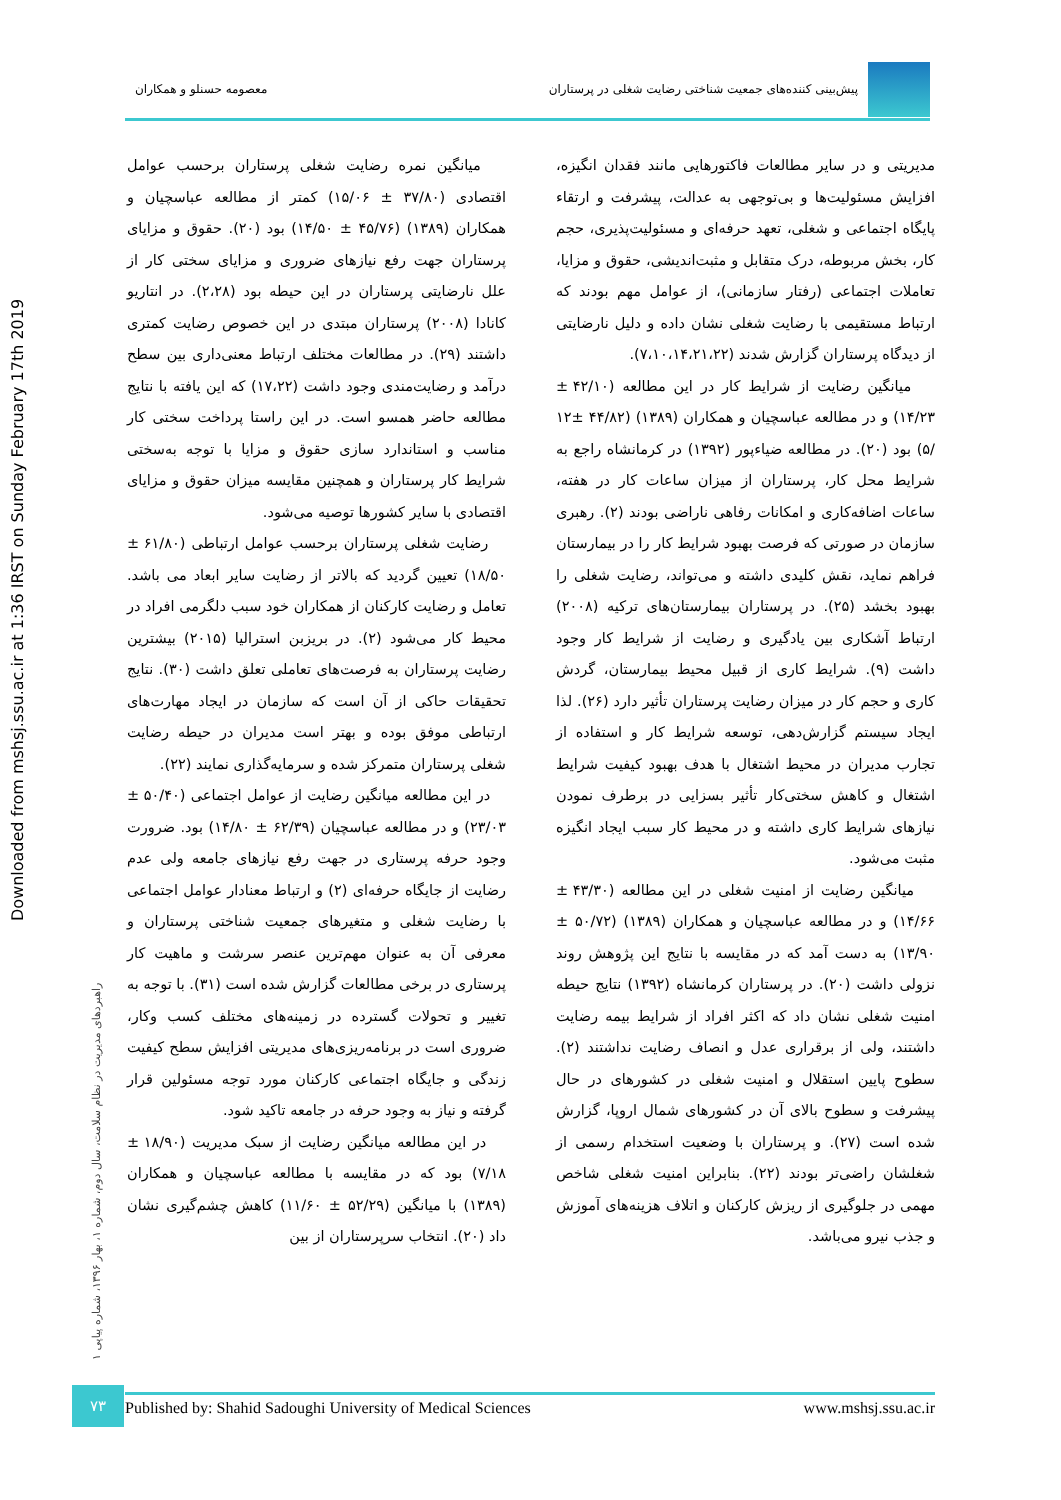پیش‌بینی کننده‌های جمعیت شناختی رضایت شغلی در پرستاران
معصومه حسنلو و همکاران
Downloaded from mshsj.ssu.ac.ir at 1:36 IRST on Sunday February 17th 2019
راهبردهای مدیریت در نظام سلامت، سال دوم، شماره ۱، بهار ۱۳۹۶، شماره پیاپی ۱
مدیریتی و در سایر مطالعات فاکتورهایی مانند فقدان انگیزه، افزایش مسئولیت‌ها و بی‌توجهی به عدالت، پیشرفت و ارتقاء پایگاه اجتماعی و شغلی، تعهد حرفه‌ای و مسئولیت‌پذیری، حجم کار، بخش مربوطه، درک متقابل و مثبت‌اندیشی، حقوق و مزایا، تعاملات اجتماعی (رفتار سازمانی)، از عوامل مهم بودند که ارتباط مستقیمی با رضایت شغلی نشان داده و دلیل نارضایتی از دیدگاه پرستاران گزارش شدند (۷،۱۰،۱۴،۲۱،۲۲).
میانگین رضایت از شرایط کار در این مطالعه (۴۲/۱۰ ± ۱۴/۲۳) و در مطالعه عباسچیان و همکاران (۱۳۸۹) (۴۴/۸۲ ±۱۲ /۵) بود (۲۰). در مطالعه ضیاءپور (۱۳۹۲) در کرمانشاه راجع به شرایط محل کار، پرستاران از میزان ساعات کار در هفته، ساعات اضافه‌کاری و امکانات رفاهی ناراضی بودند (۲). رهبری سازمان در صورتی که فرصت بهبود شرایط کار را در بیمارستان فراهم نماید، نقش کلیدی داشته و می‌تواند، رضایت شغلی را بهبود بخشد (۲۵). در پرستاران بیمارستان‌های ترکیه (۲۰۰۸) ارتباط آشکاری بین یادگیری و رضایت از شرایط کار وجود داشت (۹). شرایط کاری از قبیل محیط بیمارستان، گردش کاری و حجم کار در میزان رضایت پرستاران تأثیر دارد (۲۶). لذا ایجاد سیستم گزارش‌دهی، توسعه شرایط کار و استفاده از تجارب مدیران در محیط اشتغال با هدف بهبود کیفیت شرایط اشتغال و کاهش سختی‌کار تأثیر بسزایی در برطرف نمودن نیازهای شرایط کاری داشته و در محیط کار سبب ایجاد انگیزه مثبت می‌شود.
میانگین رضایت از امنیت شغلی در این مطالعه (۴۳/۳۰ ± ۱۴/۶۶) و در مطالعه عباسچیان و همکاران (۱۳۸۹) (۵۰/۷۲ ± ۱۳/۹۰) به دست آمد که در مقایسه با نتایج این پژوهش روند نزولی داشت (۲۰). در پرستاران کرمانشاه (۱۳۹۲) نتایج حیطه امنیت شغلی نشان داد که اکثر افراد از شرایط بیمه رضایت داشتند، ولی از برقراری عدل و انصاف رضایت نداشتند (۲). سطوح پایین استقلال و امنیت شغلی در کشورهای در حال پیشرفت و سطوح بالای آن در کشورهای شمال اروپا، گزارش شده است (۲۷). و پرستاران با وضعیت استخدام رسمی از شغلشان راضی‌تر بودند (۲۲). بنابراین امنیت شغلی شاخص مهمی در جلوگیری از ریزش کارکنان و اتلاف هزینه‌های آموزش و جذب نیرو می‌باشد.
میانگین نمره رضایت شغلی پرستاران برحسب عوامل اقتصادی (۳۷/۸۰ ± ۱۵/۰۶) کمتر از مطالعه عباسچیان و همکاران (۱۳۸۹) (۴۵/۷۶ ± ۱۴/۵۰) بود (۲۰). حقوق و مزایای پرستاران جهت رفع نیازهای ضروری و مزایای سختی کار از علل نارضایتی پرستاران در این حیطه بود (۲،۲۸). در انتاریو کانادا (۲۰۰۸) پرستاران مبتدی در این خصوص رضایت کمتری داشتند (۲۹). در مطالعات مختلف ارتباط معنی‌داری بین سطح درآمد و رضایت‌مندی وجود داشت (۱۷،۲۲) که این یافته با نتایج مطالعه حاضر همسو است. در این راستا پرداخت سختی کار مناسب و استاندارد سازی حقوق و مزایا با توجه به‌سختی شرایط کار پرستاران و همچنین مقایسه میزان حقوق و مزایای اقتصادی با سایر کشورها توصیه می‌شود.
رضایت شغلی پرستاران برحسب عوامل ارتباطی (۶۱/۸۰ ± ۱۸/۵۰) تعیین گردید که بالاتر از رضایت سایر ابعاد می باشد. تعامل و رضایت کارکنان از همکاران خود سبب دلگرمی افراد در محیط کار می‌شود (۲). در بریزبن استرالیا (۲۰۱۵) بیشترین رضایت پرستاران به فرصت‌های تعاملی تعلق داشت (۳۰). نتایج تحقیقات حاکی از آن است که سازمان در ایجاد مهارت‌های ارتباطی موفق بوده و بهتر است مدیران در حیطه رضایت شغلی پرستاران متمرکز شده و سرمایه‌گذاری نمایند (۲۲).
در این مطالعه میانگین رضایت از عوامل اجتماعی (۵۰/۴۰ ± ۲۳/۰۳) و در مطالعه عباسچیان (۶۲/۳۹ ± ۱۴/۸۰) بود. ضرورت وجود حرفه پرستاری در جهت رفع نیازهای جامعه ولی عدم رضایت از جایگاه حرفه‌ای (۲) و ارتباط معنادار عوامل اجتماعی با رضایت شغلی و متغیرهای جمعیت شناختی پرستاران و معرفی آن به عنوان مهم‌ترین عنصر سرشت و ماهیت کار پرستاری در برخی مطالعات گزارش شده است (۳۱). با توجه به تغییر و تحولات گسترده در زمینه‌های مختلف کسب وکار، ضروری است در برنامه‌ریزی‌های مدیریتی افزایش سطح کیفیت زندگی و جایگاه اجتماعی کارکنان مورد توجه مسئولین قرار گرفته و نیاز به وجود حرفه در جامعه تاکید شود.
در این مطالعه میانگین رضایت از سبک مدیریت (۱۸/۹۰ ± ۷/۱۸) بود که در مقایسه با مطالعه عباسچیان و همکاران (۱۳۸۹) با میانگین (۵۲/۲۹ ± ۱۱/۶۰) کاهش چشم‌گیری نشان داد (۲۰). انتخاب سرپرستاران از بین
۷۳ Published by: Shahid Sadoughi University of Medical Sciences www.mshsj.ssu.ac.ir